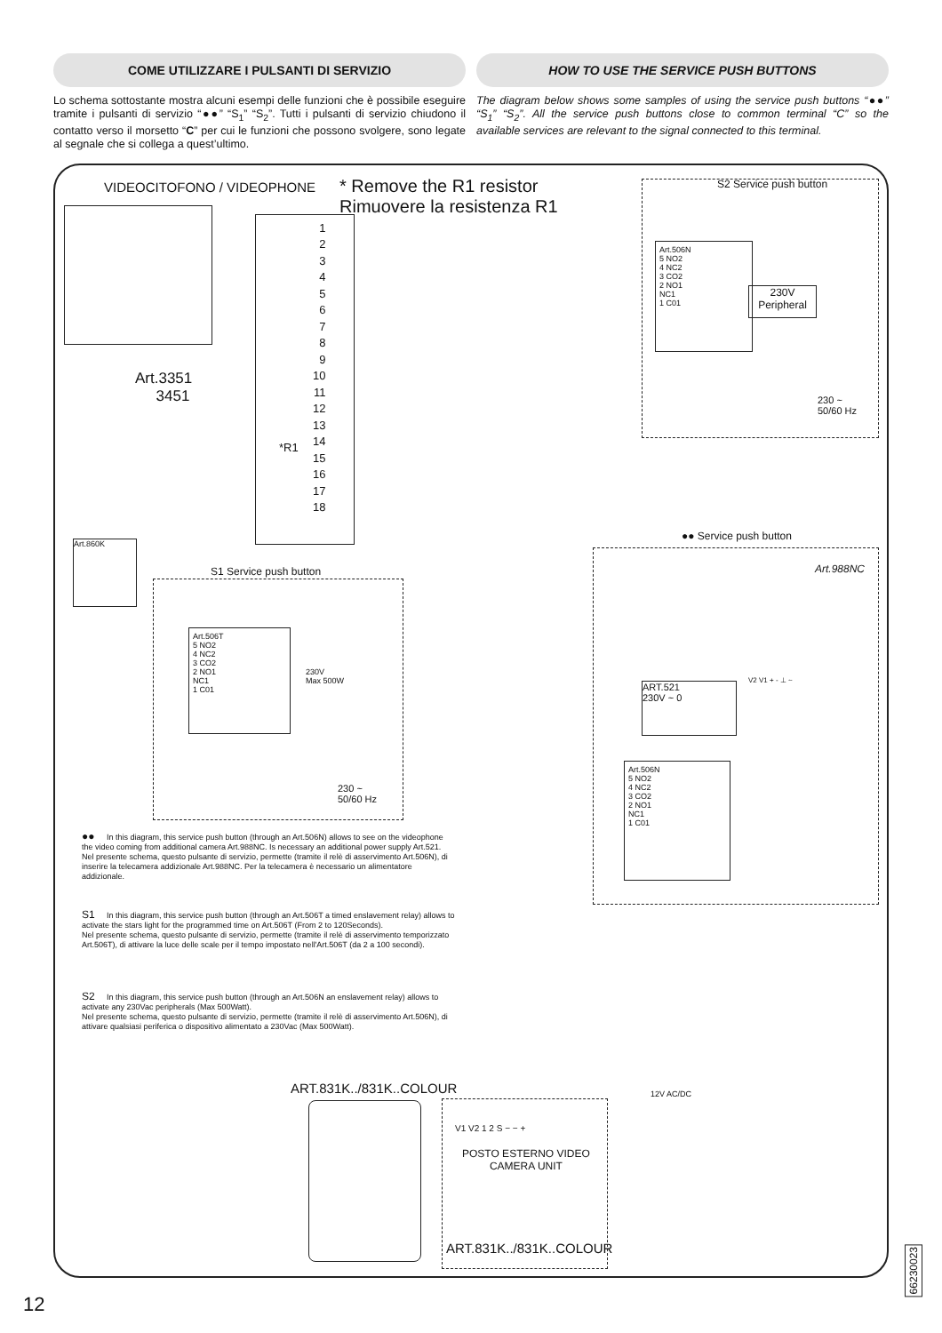COME UTILIZZARE I PULSANTI DI SERVIZIO
HOW TO USE THE SERVICE PUSH BUTTONS
Lo schema sottostante mostra alcuni esempi delle funzioni che è possibile eseguire tramite i pulsanti di servizio “●●” “S<sub>1</sub>” “S<sub>2</sub>”. Tutti i pulsanti di servizio chiudono il contatto verso il morsetto “C” per cui le funzioni che possono svolgere, sono legate al segnale che si collega a quest’ultimo.
The diagram below shows some samples of using the service push buttons “●●” “S<sub>1</sub>” “S<sub>2</sub>”. All the service push buttons close to common terminal “C” so the available services are relevant to the signal connected to this terminal.
VIDEOCITOFONO / VIDEOPHONE
* Remove the R1 resistor
Rimuovere la resistenza R1
Art.3351
3451
1
2
3
4
5
6
7
8
9
10
11
12
13
14
15
16
17
18
*R1
S2 Service push button
Art.506N
5 NO2
4 NC2
3 CO2
2 NO1
NC1
1 C01
230V
Peripheral
230 ~
50/60 Hz
Art.860K
S1 Service push button
Art.506T
5 NO2
4 NC2
3 CO2
2 NO1
NC1
1 C01
230V
Max 500W
230 ~
50/60 Hz
●● Service push button
Art.988NC
ART.521
230V ~ 0
V2 V1 + - ⊥ ~
Art.506N
5 NO2
4 NC2
3 CO2
2 NO1
NC1
1 C01
●● In this diagram, this service push button (through an Art.506N) allows to see on the videophone the video coming from additional camera Art.988NC. Is necessary an additional power supply Art.521.
Nel presente schema, questo pulsante di servizio, permette (tramite il relè di asservimento Art.506N), di inserire la telecamera addizionale Art.988NC. Per la telecamera è necessario un alimentatore addizionale.
S1 In this diagram, this service push button (through an Art.506T a timed enslavement relay) allows to activate the stars light for the programmed time on Art.506T (From 2 to 120Seconds).
Nel presente schema, questo pulsante di servizio, permette (tramite il relè di asservimento temporizzato Art.506T), di attivare la luce delle scale per il tempo impostato nell'Art.506T (da 2 a 100 secondi).
S2 In this diagram, this service push button (through an Art.506N an enslavement relay) allows to activate any 230Vac peripherals (Max 500Watt).
Nel presente schema, questo pulsante di servizio, permette (tramite il relè di asservimento Art.506N), di attivare qualsiasi periferica o dispositivo alimentato a 230Vac (Max 500Watt).
ART.831K../831K..COLOUR 12V AC/DC
V1 V2 1 2 S − − +
POSTO ESTERNO VIDEO
CAMERA UNIT
ART.831K../831K..COLOUR
12
66230023